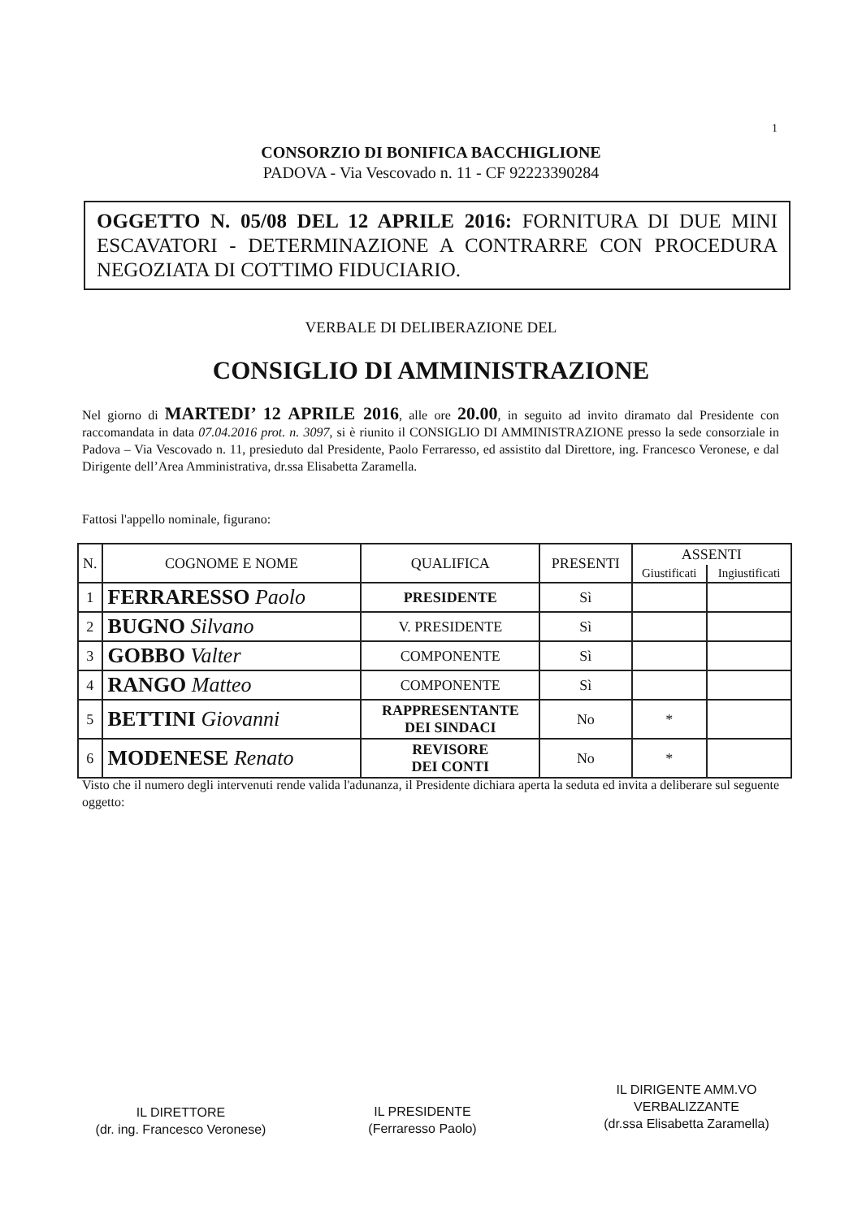1
CONSORZIO DI BONIFICA BACCHIGLIONE
PADOVA - Via Vescovado n. 11 - CF 92223390284
OGGETTO N. 05/08 DEL 12 APRILE 2016: FORNITURA DI DUE MINI ESCAVATORI - DETERMINAZIONE A CONTRARRE CON PROCEDURA NEGOZIATA DI COTTIMO FIDUCIARIO.
VERBALE DI DELIBERAZIONE DEL
CONSIGLIO DI AMMINISTRAZIONE
Nel giorno di MARTEDI’ 12 APRILE 2016, alle ore 20.00, in seguito ad invito diramato dal Presidente con raccomandata in data 07.04.2016 prot. n. 3097, si è riunito il CONSIGLIO DI AMMINISTRAZIONE presso la sede consorziale in Padova – Via Vescovado n. 11, presieduto dal Presidente, Paolo Ferraresso, ed assistito dal Direttore, ing. Francesco Veronese, e dal Dirigente dell’Area Amministrativa, dr.ssa Elisabetta Zaramella.
Fattosi l'appello nominale, figurano:
| N. | COGNOME E NOME | QUALIFICA | PRESENTI | ASSENTI | |
| --- | --- | --- | --- | --- | --- |
| | | | | Giustificati | Ingiustificati |
| 1 | FERRARESSO Paolo | PRESIDENTE | Sì | | |
| 2 | BUGNO Silvano | V. PRESIDENTE | Sì | | |
| 3 | GOBBO Valter | COMPONENTE | Sì | | |
| 4 | RANGO Matteo | COMPONENTE | Sì | | |
| 5 | BETTINI Giovanni | RAPPRESENTANTE DEI SINDACI | No | * | |
| 6 | MODENESE Renato | REVISORE DEI CONTI | No | * | |
Visto che il numero degli intervenuti rende valida l'adunanza, il Presidente dichiara aperta la seduta ed invita a deliberare sul seguente oggetto:
IL DIRETTORE
(dr. ing. Francesco Veronese)
IL PRESIDENTE
(Ferraresso Paolo)
IL DIRIGENTE AMM.VO
VERBALIZZANTE
(dr.ssa Elisabetta Zaramella)